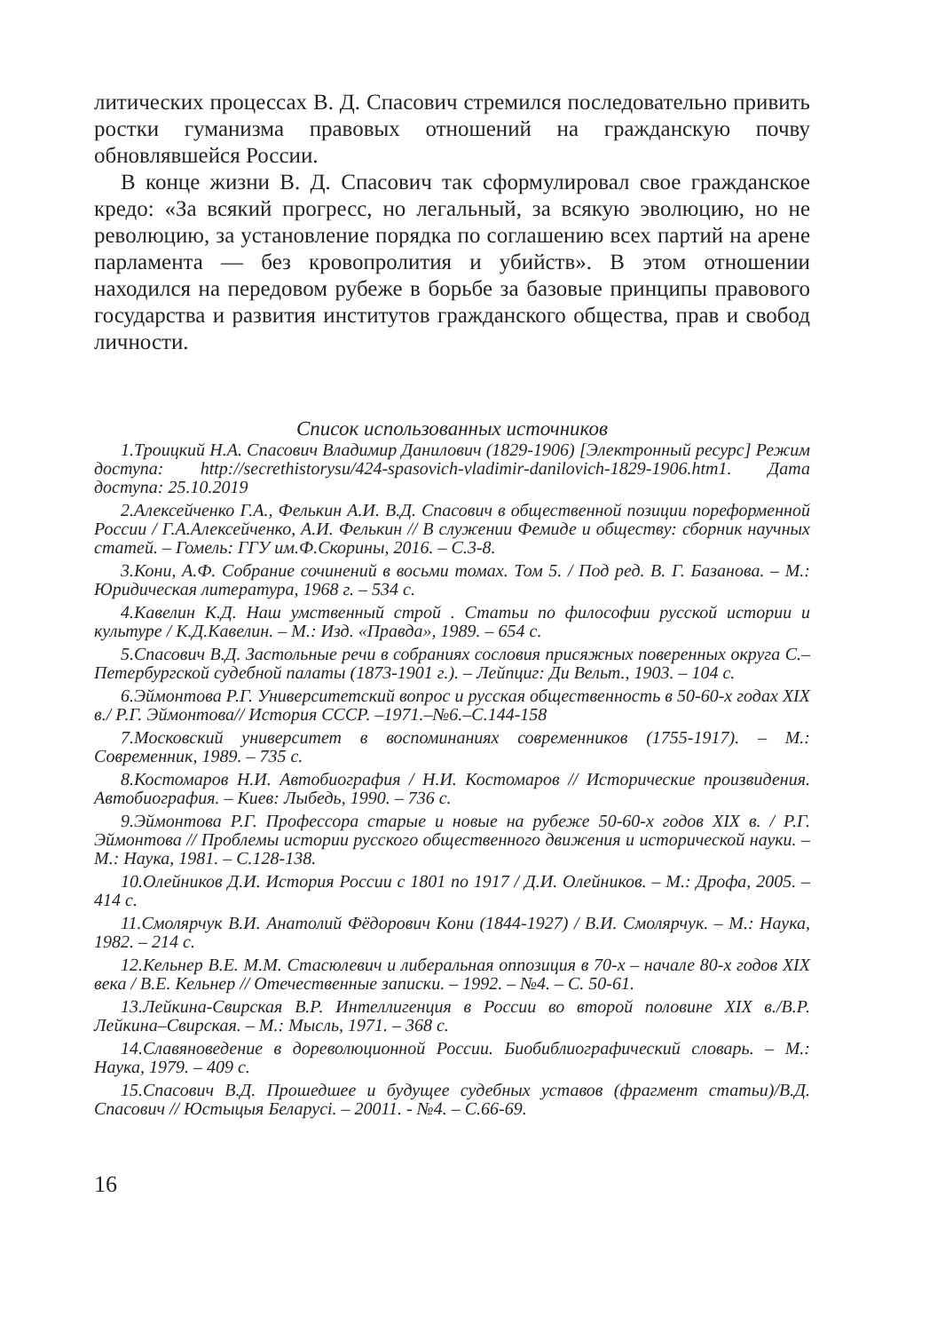литических процессах В. Д. Спасович стремился последовательно привить ростки гуманизма правовых отношений на гражданскую почву обновлявшейся России.
В конце жизни В. Д. Спасович так сформулировал свое гражданское кредо: «За всякий прогресс, но легальный, за всякую эволюцию, но не революцию, за установление порядка по соглашению всех партий на арене парламента — без кровопролития и убийств». В этом отношении находился на передовом рубеже в борьбе за базовые принципы правового государства и развития институтов гражданского общества, прав и свобод личности.
Список использованных источников
1.Троицкий Н.А. Спасович Владимир Данилович (1829-1906) [Электронный ресурс] Режим доступа: http://secrethistorysu/424-spasovich-vladimir-danilovich-1829-1906.htm1. Дата доступа: 25.10.2019
2.Алексейченко Г.А., Фелькин А.И. В.Д. Спасович в общественной позиции пореформенной России / Г.А.Алексейченко, А.И. Фелькин // В служении Фемиде и обществу: сборник научных статей. – Гомель: ГГУ им.Ф.Скорины, 2016. – С.3-8.
3.Кони, А.Ф. Собрание сочинений в восьми томах. Том 5. / Под ред. В. Г. Базанова. – М.: Юридическая литература, 1968 г. – 534 с.
4.Кавелин К.Д. Наш умственный строй . Статьи по философии русской истории и культуре / К.Д.Кавелин. – М.: Изд. «Правда», 1989. – 654 с.
5.Спасович В.Д. Застольные речи в собраниях сословия присяжных поверенных округа С.–Петербургской судебной палаты (1873-1901 г.). – Лейпциг: Ди Вельт., 1903. – 104 с.
6.Эймонтова Р.Г. Университетский вопрос и русская общественность в 50-60-х годах XIX в./ Р.Г. Эймонтова// История СССР. –1971.–№6.–С.144-158
7.Московский университет в воспоминаниях современников (1755-1917). – М.: Современник, 1989. – 735 с.
8.Костомаров Н.И. Автобиография / Н.И. Костомаров // Исторические произвидения. Автобиография. – Киев: Лыбедь, 1990. – 736 с.
9.Эймонтова Р.Г. Профессора старые и новые на рубеже 50-60-х годов XIX в. / Р.Г. Эймонтова // Проблемы истории русского общественного движения и исторической науки. – М.: Наука, 1981. – С.128-138.
10.Олейников Д.И. История России с 1801 по 1917 / Д.И. Олейников. – М.: Дрофа, 2005. – 414 с.
11.Смолярчук В.И. Анатолий Фёдорович Кони (1844-1927) / В.И. Смолярчук. – М.: Наука, 1982. – 214 с.
12.Кельнер В.Е. М.М. Стасюлевич и либеральная оппозиция в 70-х – начале 80-х годов XIX века / В.Е. Кельнер // Отечественные записки. – 1992. – №4. – С. 50-61.
13.Лейкина-Свирская В.Р. Интеллигенция в России во второй половине XIX в./В.Р. Лейкина–Свирская. – М.: Мысль, 1971. – 368 с.
14.Славяноведение в дореволюционной России. Биобиблиографический словарь. – М.: Наука, 1979. – 409 с.
15.Спасович В.Д. Прошедшее и будущее судебных уставов (фрагмент статьи)/В.Д. Спасович // Юстыцыя Беларусі. – 20011. - №4. – С.66-69.
16